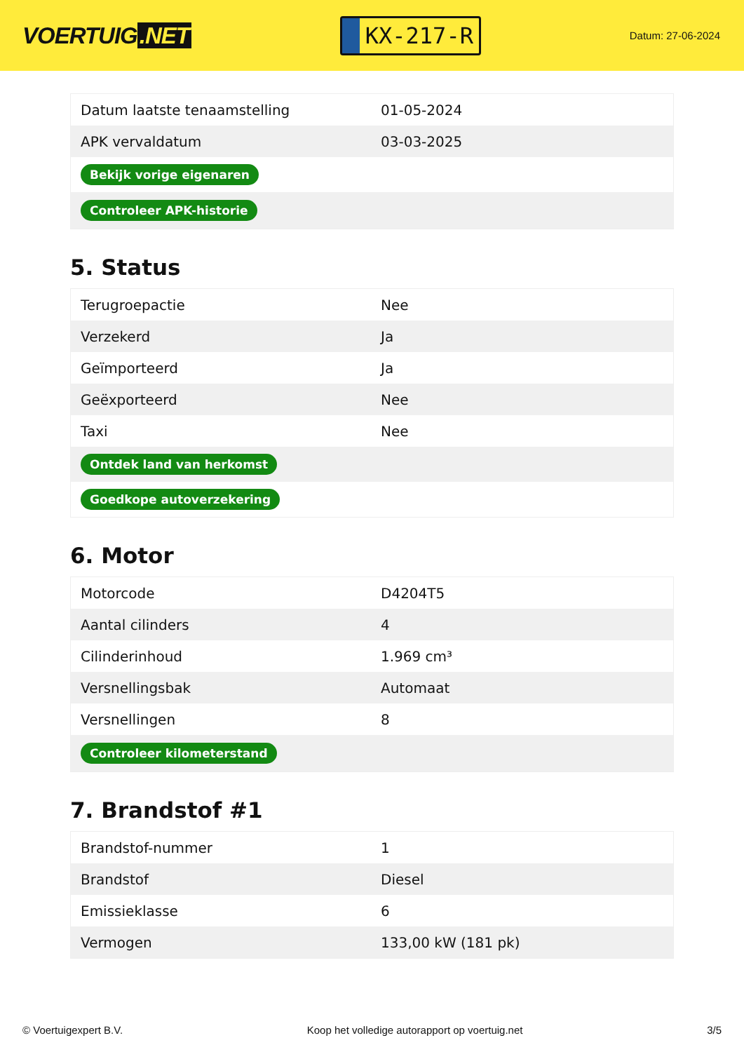VOERTUIG.NET
KX-217-R
Datum: 27-06-2024
| Datum laatste tenaamstelling | 01-05-2024 |
| APK vervaldatum | 03-03-2025 |
| Bekijk vorige eigenaren | |
| Controleer APK-historie | |
5. Status
| Terugroepactie | Nee |
| Verzekerd | Ja |
| Geïmporteerd | Ja |
| Geëxporteerd | Nee |
| Taxi | Nee |
| Ontdek land van herkomst | |
| Goedkope autoverzekering | |
6. Motor
| Motorcode | D4204T5 |
| Aantal cilinders | 4 |
| Cilinderinhoud | 1.969 cm³ |
| Versnellingsbak | Automaat |
| Versnellingen | 8 |
| Controleer kilometerstand | |
7. Brandstof #1
| Brandstof-nummer | 1 |
| Brandstof | Diesel |
| Emissieklasse | 6 |
| Vermogen | 133,00 kW (181 pk) |
© Voertuigexpert B.V. Koop het volledige autorapport op voertuig.net 3/5